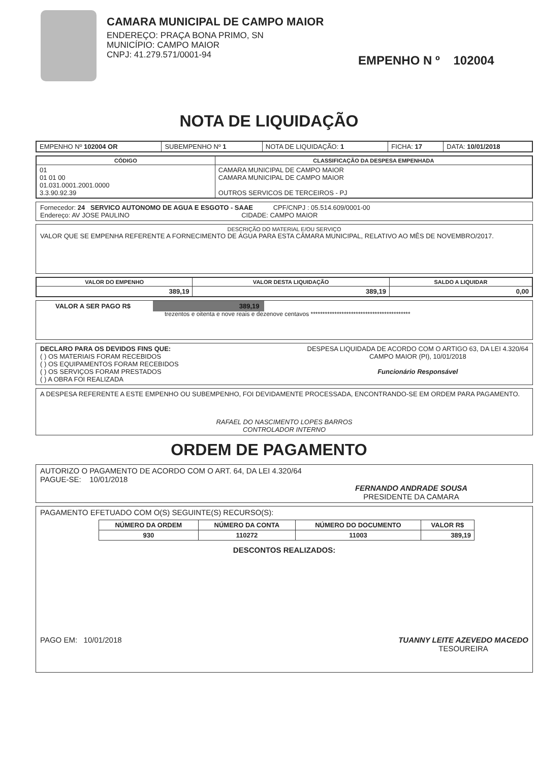CAMARA MUNICIPAL DE CAMPO MAIOR
ENDEREÇO: PRAÇA BONA PRIMO, SN
MUNICÍPIO: CAMPO MAIOR
CNPJ: 41.279.571/0001-94
EMPENHO N º 102004
NOTA DE LIQUIDAÇÃO
| EMPENHO Nº 102004 OR | SUBEMPENHO Nº 1 | NOTA DE LIQUIDAÇÃO: 1 | FICHA: 17 | DATA: 10/01/2018 |
| CÓDIGO | CLASSIFICAÇÃO DA DESPESA EMPENHADA |
| --- | --- |
| 01 01 01 00 01.031.0001.2001.0000 3.3.90.92.39 | CAMARA MUNICIPAL DE CAMPO MAIOR CAMARA MUNICIPAL DE CAMPO MAIOR OUTROS SERVICOS DE TERCEIROS - PJ |
Fornecedor: 24 SERVICO AUTONOMO DE AGUA E ESGOTO - SAAE CPF/CNPJ : 05.514.609/0001-00
Endereço: AV JOSE PAULINO CIDADE: CAMPO MAIOR
DESCRIÇÃO DO MATERIAL E/OU SERVIÇO
VALOR QUE SE EMPENHA REFERENTE A FORNECIMENTO DE ÁGUA PARA ESTA CÂMARA MUNICIPAL, RELATIVO AO MÊS DE NOVEMBRO/2017.
| VALOR DO EMPENHO | VALOR DESTA LIQUIDAÇÃO | SALDO A LIQUIDAR |
| --- | --- | --- |
| 389,19 | 389,19 | 0,00 |
VALOR A SER PAGO R$ 389,19
trezentos e oitenta e nove reais e dezenove centavos ******************************************
DECLARO PARA OS DEVIDOS FINS QUE:
( ) OS MATERIAIS FORAM RECEBIDOS
( ) OS EQUIPAMENTOS FORAM RECEBIDOS
( ) OS SERVIÇOS FORAM PRESTADOS
( ) A OBRA FOI REALIZADA
DESPESA LIQUIDADA DE ACORDO COM O ARTIGO 63, DA LEI 4.320/64
CAMPO MAIOR (PI), 10/01/2018
Funcionário Responsável
A DESPESA REFERENTE A ESTE EMPENHO OU SUBEMPENHO, FOI DEVIDAMENTE PROCESSADA, ENCONTRANDO-SE EM ORDEM PARA PAGAMENTO.
RAFAEL DO NASCIMENTO LOPES BARROS
CONTROLADOR INTERNO
ORDEM DE PAGAMENTO
AUTORIZO O PAGAMENTO DE ACORDO COM O ART. 64, DA LEI 4.320/64
PAGUE-SE: 10/01/2018
FERNANDO ANDRADE SOUSA
PRESIDENTE DA CAMARA
PAGAMENTO EFETUADO COM O(S) SEGUINTE(S) RECURSO(S):
| NÚMERO DA ORDEM | NÚMERO DA CONTA | NÚMERO DO DOCUMENTO | VALOR R$ |
| --- | --- | --- | --- |
| 930 | 110272 | 11003 | 389,19 |
DESCONTOS REALIZADOS:
PAGO EM: 10/01/2018 TUANNY LEITE AZEVEDO MACEDO
TESOUREIRA